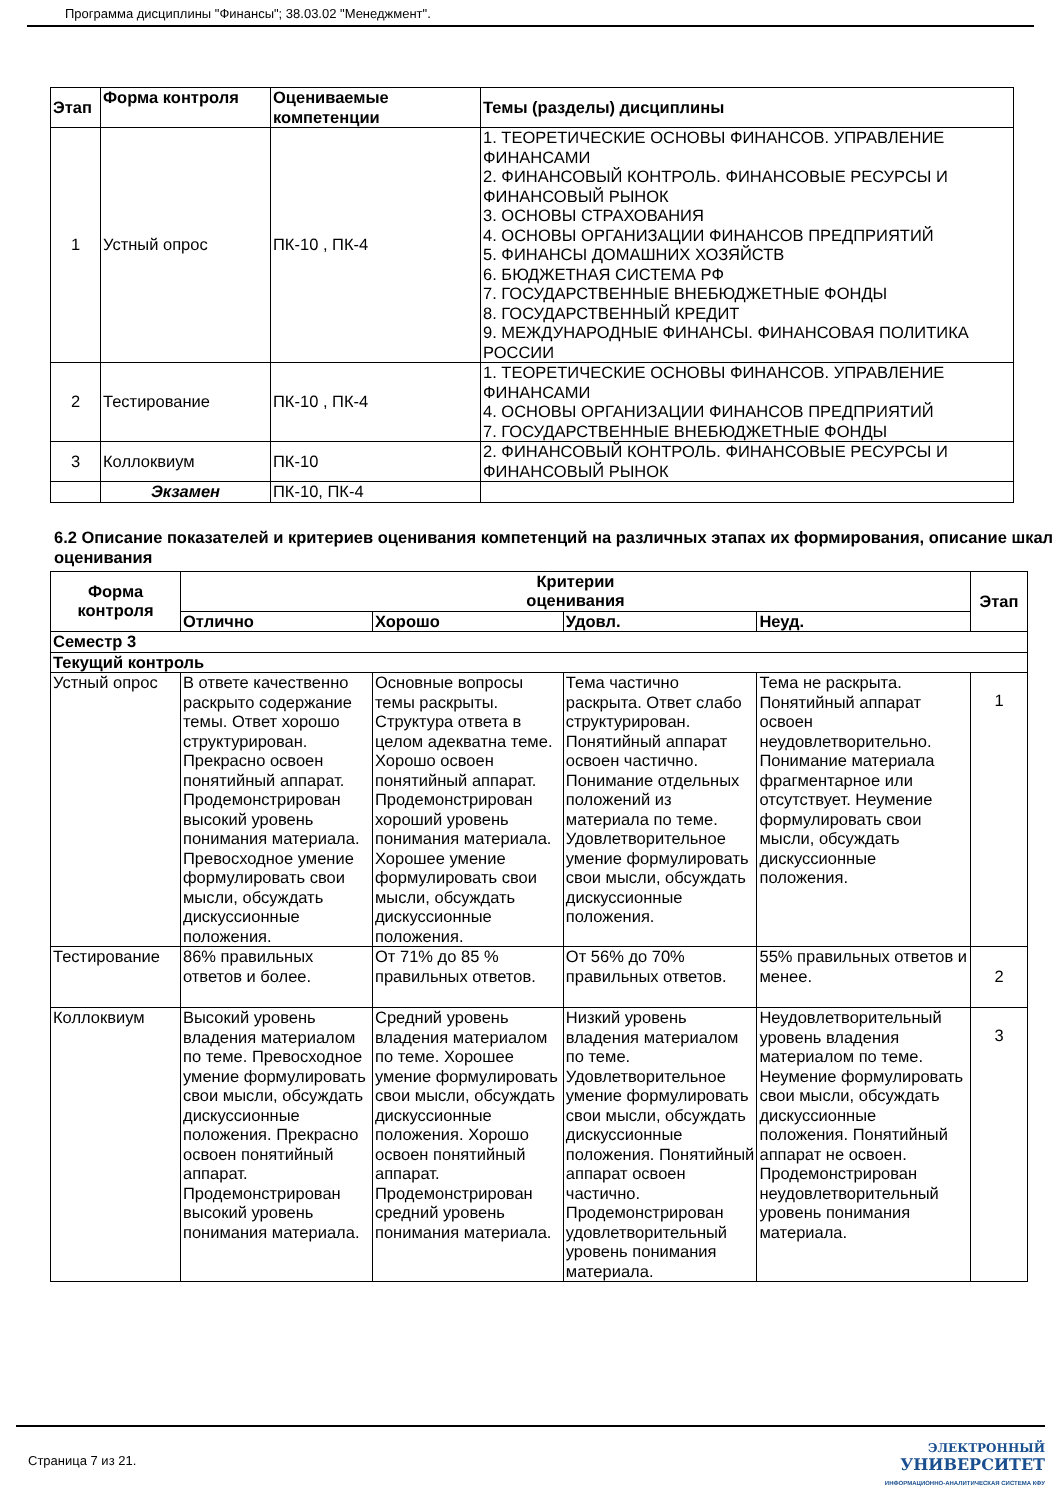Программа дисциплины "Финансы"; 38.03.02 "Менеджмент".
| Этап | Форма контроля | Оцениваемые компетенции | Темы (разделы) дисциплины |
| --- | --- | --- | --- |
| 1 | Устный опрос | ПК-10 , ПК-4 | 1. ТЕОРЕТИЧЕСКИЕ ОСНОВЫ ФИНАНСОВ. УПРАВЛЕНИЕ ФИНАНСАМИ 2. ФИНАНСОВЫЙ КОНТРОЛЬ. ФИНАНСОВЫЕ РЕСУРСЫ И ФИНАНСОВЫЙ РЫНОК 3. ОСНОВЫ СТРАХОВАНИЯ 4. ОСНОВЫ ОРГАНИЗАЦИИ ФИНАНСОВ ПРЕДПРИЯТИЙ 5. ФИНАНСЫ ДОМАШНИХ ХОЗЯЙСТВ 6. БЮДЖЕТНАЯ СИСТЕМА РФ 7. ГОСУДАРСТВЕННЫЕ ВНЕБЮДЖЕТНЫЕ ФОНДЫ 8. ГОСУДАРСТВЕННЫЙ КРЕДИТ 9. МЕЖДУНАРОДНЫЕ ФИНАНСЫ. ФИНАНСОВАЯ ПОЛИТИКА РОССИИ |
| 2 | Тестирование | ПК-10 , ПК-4 | 1. ТЕОРЕТИЧЕСКИЕ ОСНОВЫ ФИНАНСОВ. УПРАВЛЕНИЕ ФИНАНСАМИ 4. ОСНОВЫ ОРГАНИЗАЦИИ ФИНАНСОВ ПРЕДПРИЯТИЙ 7. ГОСУДАРСТВЕННЫЕ ВНЕБЮДЖЕТНЫЕ ФОНДЫ |
| 3 | Коллоквиум | ПК-10 | 2. ФИНАНСОВЫЙ КОНТРОЛЬ. ФИНАНСОВЫЕ РЕСУРСЫ И ФИНАНСОВЫЙ РЫНОК |
| | Экзамен | ПК-10, ПК-4 | |
6.2 Описание показателей и критериев оценивания компетенций на различных этапах их формирования, описание шкал оценивания
| Форма контроля | Критерии оценивания | | | | Этап |
| --- | --- | --- | --- | --- | --- |
| | Отлично | Хорошо | Удовл. | Неуд. | |
| Семестр 3 | | | | | |
| Текущий контроль | | | | | |
| Устный опрос | В ответе качественно раскрыто содержание темы. Ответ хорошо структурирован. Прекрасно освоен понятийный аппарат. Продемонстрирован высокий уровень понимания материала. Превосходное умение формулировать свои мысли, обсуждать дискуссионные положения. | Основные вопросы темы раскрыты. Структура ответа в целом адекватна теме. Хорошо освоен понятийный аппарат. Продемонстрирован хороший уровень понимания материала. Хорошее умение формулировать свои мысли, обсуждать дискуссионные положения. | Тема частично раскрыта. Ответ слабо структурирован. Понятийный аппарат освоен частично. Понимание отдельных положений из материала по теме. Удовлетворительное умение формулировать свои мысли, обсуждать дискуссионные положения. | Тема не раскрыта. Понятийный аппарат освоен неудовлетворительно. Понимание материала фрагментарное или отсутствует. Неумение формулировать свои мысли, обсуждать дискуссионные положения. | 1 |
| Тестирование | 86% правильных ответов и более. | От 71% до 85 % правильных ответов. | От 56% до 70% правильных ответов. | 55% правильных ответов и менее. | 2 |
| Коллоквиум | Высокий уровень владения материалом по теме. Превосходное умение формулировать свои мысли, обсуждать дискуссионные положения. Прекрасно освоен понятийный аппарат. Продемонстрирован высокий уровень понимания материала. | Средний уровень владения материалом по теме. Хорошее умение формулировать свои мысли, обсуждать дискуссионные положения. Хорошо освоен понятийный аппарат. Продемонстрирован средний уровень понимания материала. | Низкий уровень владения материалом по теме. Удовлетворительное умение формулировать свои мысли, обсуждать дискуссионные положения. Понятийный аппарат освоен частично. Продемонстрирован удовлетворительный уровень понимания материала. | Неудовлетворительный уровень владения материалом по теме. Неумение формулировать свои мысли, обсуждать дискуссионные положения. Понятийный аппарат не освоен. Продемонстрирован неудовлетворительный уровень понимания материала. | 3 |
Страница 7 из 21.
ЭЛЕКТРОННЫЙ
УНИВЕРСИТЕТ
ИНФОРМАЦИОННО-АНАЛИТИЧЕСКАЯ СИСТЕМА КФУ